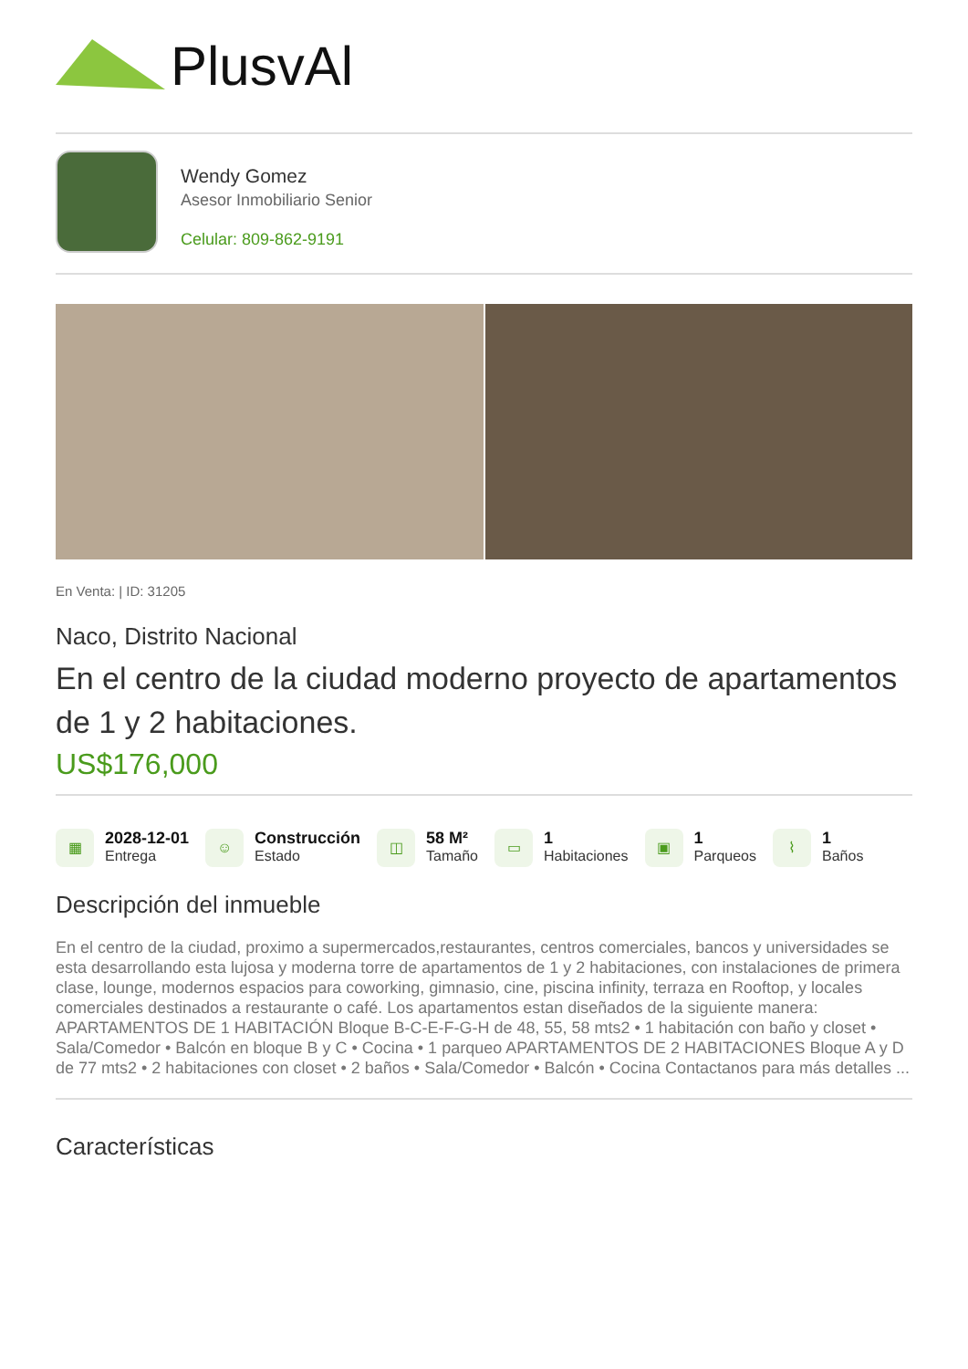PlusvAl
Wendy Gomez
Asesor Inmobiliario Senior
Celular: 809-862-9191
En Venta: | ID: 31205
Naco, Distrito Nacional
En el centro de la ciudad moderno proyecto de apartamentos de 1 y 2 habitaciones.
US$176,000
▦
2028-12-01
Entrega
☺
Construcción
Estado
◫
58 M²
Tamaño
▭
1
Habitaciones
▣
1
Parqueos
⌇
1
Baños
Descripción del inmueble
En el centro de la ciudad, proximo a supermercados,restaurantes, centros comerciales, bancos y universidades se esta desarrollando esta lujosa y moderna torre de apartamentos de 1 y 2 habitaciones, con instalaciones de primera clase, lounge, modernos espacios para coworking, gimnasio, cine, piscina infinity, terraza en Rooftop, y locales comerciales destinados a restaurante o café. Los apartamentos estan diseñados de la siguiente manera: APARTAMENTOS DE 1 HABITACIÓN Bloque B-C-E-F-G-H de 48, 55, 58 mts2 • 1 habitación con baño y closet • Sala/Comedor • Balcón en bloque B y C • Cocina • 1 parqueo APARTAMENTOS DE 2 HABITACIONES Bloque A y D de 77 mts2 • 2 habitaciones con closet • 2 baños • Sala/Comedor • Balcón • Cocina Contactanos para más detalles ...
Características